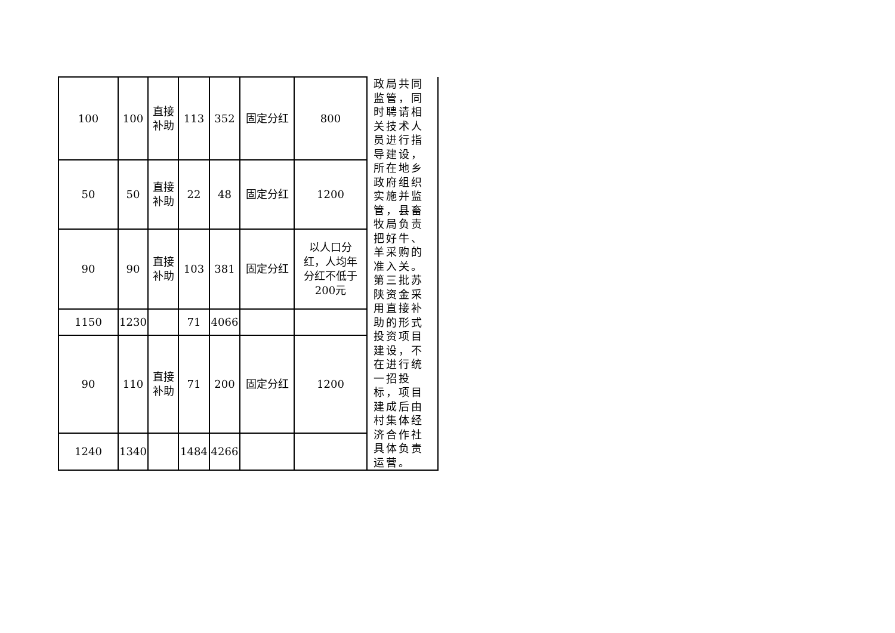| 100 | 100 | 直接 补助 | 113 | 352 | 固定分红 | 800 | 政局共同监管，同时聘请相关技术人员进行指导建设，所在地乡政府组织实施并监管，县畜牧局负责把好牛、羊采购的准入关。第三批苏陕资金采用直接补助的形式投资项目建设，不在进行统一招投标，项目建成后由村集体经济合作社具体负责运营。 |
| 50 | 50 | 直接 补助 | 22 | 48 | 固定分红 | 1200 | |
| 90 | 90 | 直接 补助 | 103 | 381 | 固定分红 | 以人口分 红，人均年 分红不低于 200元 | |
| 1150 | 1230 | | 71 | 4066 | | | |
| 90 | 110 | 直接 补助 | 71 | 200 | 固定分红 | 1200 | |
| 1240 | 1340 | | 1484 | 4266 | | | |